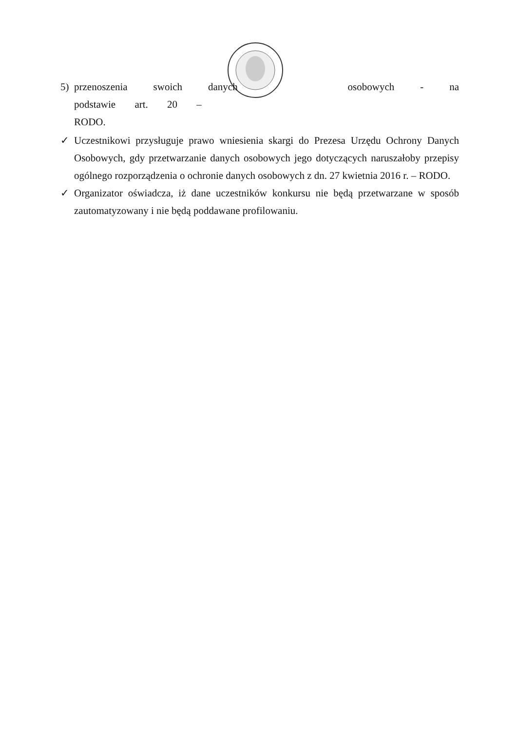5) przenoszenia swoich danych osobowych - na podstawie art. 20 –
RODO.
✓ Uczestnikowi przysługuje prawo wniesienia skargi do Prezesa Urzędu Ochrony Danych Osobowych, gdy przetwarzanie danych osobowych jego dotyczących naruszałoby przepisy ogólnego rozporządzenia o ochronie danych osobowych z dn. 27 kwietnia 2016 r. – RODO.
✓ Organizator oświadcza, iż dane uczestników konkursu nie będą przetwarzane w sposób zautomatyzowany i nie będą poddawane profilowaniu.